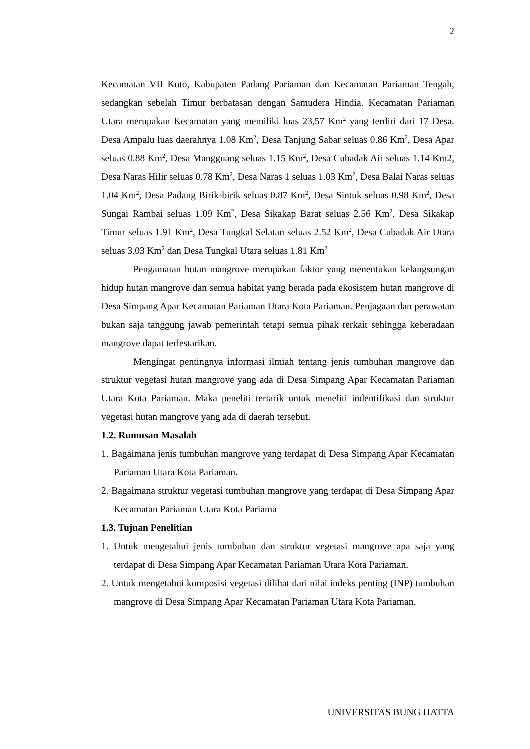2
Kecamatan VII Koto, Kabupaten Padang Pariaman dan Kecamatan Pariaman Tengah, sedangkan sebelah Timur berbatasan dengan Samudera Hindia. Kecamatan Pariaman Utara merupakan Kecamatan yang memiliki luas 23,57 Km<sup>2</sup> yang terdiri dari 17 Desa. Desa Ampalu luas daerahnya 1.08 Km<sup>2</sup>, Desa Tanjung Sabar seluas 0.86 Km<sup>2</sup>, Desa Apar seluas 0.88 Km<sup>2</sup>, Desa Mangguang seluas 1.15 Km<sup>2</sup>, Desa Cubadak Air seluas 1.14 Km2, Desa Naras Hilir seluas 0.78 Km<sup>2</sup>, Desa Naras 1 seluas 1.03 Km<sup>2</sup>, Desa Balai Naras seluas 1.04 Km<sup>2</sup>, Desa Padang Birik-birik seluas 0.87 Km<sup>2</sup>, Desa Sintuk seluas 0.98 Km<sup>2</sup>, Desa Sungai Rambai seluas 1.09 Km<sup>2</sup>, Desa Sikakap Barat seluas 2.56 Km<sup>2</sup>, Desa Sikakap Timur seluas 1.91 Km<sup>2</sup>, Desa Tungkal Selatan seluas 2.52 Km<sup>2</sup>, Desa Cubadak Air Utara seluas 3.03 Km<sup>2</sup> dan Desa Tungkal Utara seluas 1.81 Km<sup>2</sup>
Pengamatan hutan mangrove merupakan faktor yang menentukan kelangsungan hidup hutan mangrove dan semua habitat yang berada pada ekosistem hutan mangrove di Desa Simpang Apar Kecamatan Pariaman Utara Kota Pariaman. Penjagaan dan perawatan bukan saja tanggung jawab pemerintah tetapi semua pihak terkait sehingga keberadaan mangrove dapat terlestarikan.
Mengingat pentingnya informasi ilmiah tentang jenis tumbuhan mangrove dan struktur vegetasi hutan mangrove yang ada di Desa Simpang Apar Kecamatan Pariaman Utara Kota Pariaman. Maka peneliti tertarik untuk meneliti indentifikasi dan struktur vegetasi hutan mangrove yang ada di daerah tersebut.
1.2. Rumusan Masalah
1. Bagaimana jenis tumbuhan mangrove yang terdapat di Desa Simpang Apar Kecamatan Pariaman Utara Kota Pariaman.
2. Bagaimana struktur vegetasi tumbuhan mangrove yang terdapat di Desa Simpang Apar Kecamatan Pariaman Utara Kota Pariama
1.3. Tujuan Penelitian
1. Untuk mengetahui jenis tumbuhan dan struktur vegetasi mangrove apa saja yang terdapat di Desa Simpang Apar Kecamatan Pariaman Utara Kota Pariaman.
2. Untuk mengetahui komposisi vegetasi dilihat dari nilai indeks penting (INP) tumbuhan mangrove di Desa Simpang Apar Kecamatan Pariaman Utara Kota Pariaman.
UNIVERSITAS BUNG HATTA